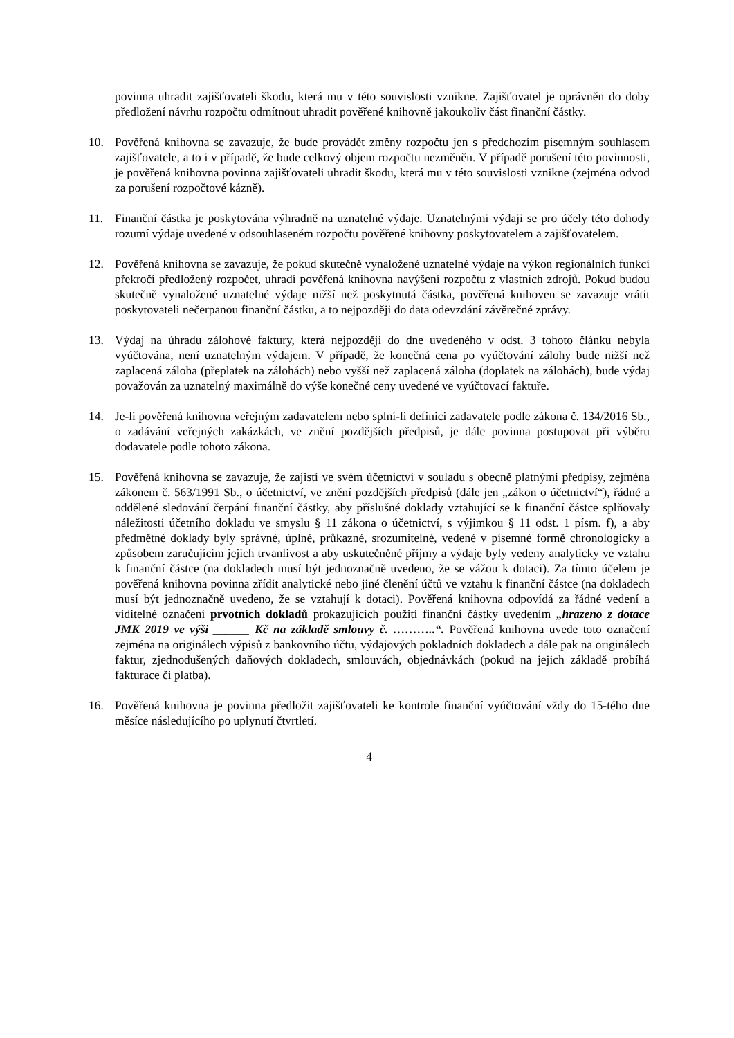povinna uhradit zajišťovateli škodu, která mu v této souvislosti vznikne. Zajišťovatel je oprávněn do doby předložení návrhu rozpočtu odmítnout uhradit pověřené knihovně jakoukoliv část finanční částky.
10. Pověřená knihovna se zavazuje, že bude provádět změny rozpočtu jen s předchozím písemným souhlasem zajišťovatele, a to i v případě, že bude celkový objem rozpočtu nezměněn. V případě porušení této povinnosti, je pověřená knihovna povinna zajišťovateli uhradit škodu, která mu v této souvislosti vznikne (zejména odvod za porušení rozpočtové kázně).
11. Finanční částka je poskytována výhradně na uznatelné výdaje. Uznatelnými výdaji se pro účely této dohody rozumí výdaje uvedené v odsouhlaseném rozpočtu pověřené knihovny poskytovatelem a zajišťovatelem.
12. Pověřená knihovna se zavazuje, že pokud skutečně vynaložené uznatelné výdaje na výkon regionálních funkcí překročí předložený rozpočet, uhradí pověřená knihovna navýšení rozpočtu z vlastních zdrojů. Pokud budou skutečně vynaložené uznatelné výdaje nižší než poskytnutá částka, pověřená knihoven se zavazuje vrátit poskytovateli nečerpanou finanční částku, a to nejpozději do data odevzdání závěrečné zprávy.
13. Výdaj na úhradu zálohové faktury, která nejpozději do dne uvedeného v odst. 3 tohoto článku nebyla vyúčtována, není uznatelným výdajem. V případě, že konečná cena po vyúčtování zálohy bude nižší než zaplacená záloha (přeplatek na zálohách) nebo vyšší než zaplacená záloha (doplatek na zálohách), bude výdaj považován za uznatelný maximálně do výše konečné ceny uvedené ve vyúčtovací faktuře.
14. Je-li pověřená knihovna veřejným zadavatelem nebo splní-li definici zadavatele podle zákona č. 134/2016 Sb., o zadávání veřejných zakázkách, ve znění pozdějších předpisů, je dále povinna postupovat při výběru dodavatele podle tohoto zákona.
15. Pověřená knihovna se zavazuje, že zajistí ve svém účetnictví v souladu s obecně platnými předpisy, zejména zákonem č. 563/1991 Sb., o účetnictví, ve znění pozdějších předpisů (dále jen „zákon o účetnictví“), řádné a oddělené sledování čerpání finanční částky, aby příslušné doklady vztahující se k finanční částce splňovaly náležitosti účetního dokladu ve smyslu § 11 zákona o účetnictví, s výjimkou § 11 odst. 1 písm. f), a aby předmětné doklady byly správné, úplné, průkazné, srozumitelné, vedené v písemné formě chronologicky a způsobem zaručujícím jejich trvanlivost a aby uskutečněné příjmy a výdaje byly vedeny analyticky ve vztahu k finanční částce (na dokladech musí být jednoznačně uvedeno, že se vážou k dotaci). Za tímto účelem je pověřená knihovna povinna zřídit analytické nebo jiné členění účtů ve vztahu k finanční částce (na dokladech musí být jednoznačně uvedeno, že se vztahují k dotaci). Pověřená knihovna odpovídá za řádné vedení a viditelné označení prvotních dokladů prokazujících použití finanční částky uvedením „hrazeno z dotace JMK 2019 ve výši ______ Kč na základě smlouvy č. ………..“. Pověřená knihovna uvede toto označení zejména na originálech výpisů z bankovního účtu, výdajových pokladních dokladech a dále pak na originálech faktur, zjednodušených daňových dokladech, smlouvách, objednávkách (pokud na jejich základě probíhá fakturace či platba).
16. Pověřená knihovna je povinna předložit zajišťovateli ke kontrole finanční vyúčtování vždy do 15-tého dne měsíce následujícího po uplynutí čtvrtletí.
4